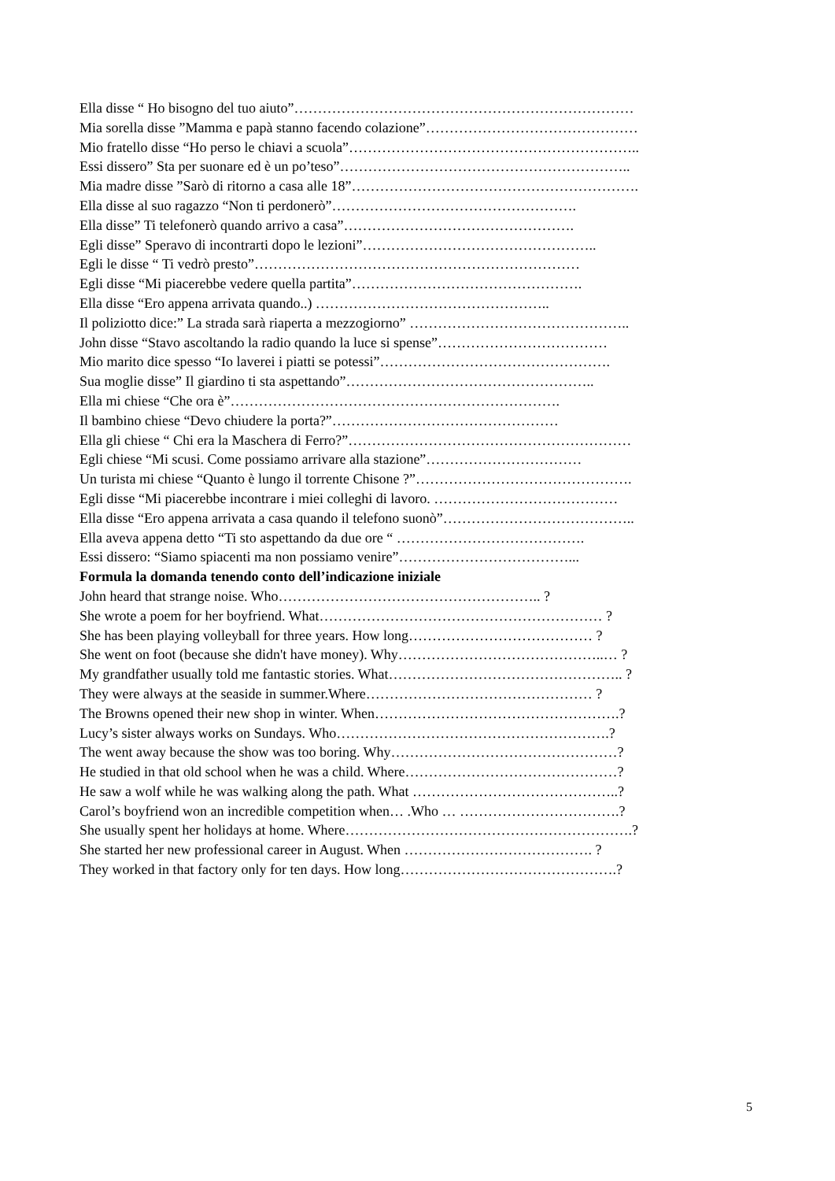Ella disse “ Ho bisogno del tuo aiuto”………………………………………………………………
Mia sorella disse ”Mamma e papà stanno facendo colazione”………………………………………
Mio fratello disse “Ho perso le chiavi a scuola”……………………………………………………..
Essi dissero” Sta per suonare ed è un po’teso”……………………………………………………..
Mia madre disse ”Sarò di ritorno a casa alle 18”…………………………………………………….
Ella disse al suo ragazzo “Non ti perdonerò”…………………………………………….
Ella disse” Ti telefonerò quando arrivo a casa”………………………………………….
Egli disse” Speravo di incontrarti dopo le lezioni”…………………………………………..
Egli le disse “ Ti vedrò presto”……………………………………………………………
Egli disse “Mi piacerebbe vedere quella partita”………………………………………….
Ella disse “Ero appena arrivata quando..) …………………………………………..
Il poliziotto dice:” La strada sarà riaperta a mezzogiorno” ………………………………………..
John disse “Stavo ascoltando la radio quando la luce si spense”………………………………
Mio marito dice spesso “Io laverei i piatti se potessi”………………………………………….
Sua moglie disse” Il giardino ti sta aspettando”……………………………………………..
Ella mi chiese “Che ora è”…………………………………………………………….
Il bambino chiese “Devo chiudere la porta?”…………………………………………
Ella gli chiese “ Chi era la Maschera di Ferro?”……………………………………………………
Egli chiese “Mi scusi. Come possiamo arrivare alla stazione”……………………………
Un turista mi chiese “Quanto è lungo il torrente Chisone ?”……………………………………….
Egli disse “Mi piacerebbe incontrare i miei colleghi di lavoro. …………………………………
Ella disse “Ero appena arrivata a casa quando il telefono suonò”…………………………………..
Ella aveva appena detto “Ti sto aspettando da due ore “ ………………………………….
Essi dissero: “Siamo spiacenti ma non possiamo venire”………………………………...
Formula la domanda tenendo conto dell’indicazione iniziale
John heard that strange noise. Who……………………………………………….. ?
She wrote a poem for her boyfriend. What…………………………………………………… ?
She has been playing volleyball for three years. How long………………………………… ?
She went on foot (because she didn't have money). Why……………………………………..… ?
My grandfather usually told me fantastic stories. What………………………………………….. ?
They were always at the seaside in summer.Where………………………………………… ?
The Browns opened their new shop in winter. When…………………………………………….?
Lucy’s sister always works on Sundays. Who………………………………………………….?
The went away because the show was too boring. Why…………………………………………?
He studied in that old school when he was a child. Where………………………………………?
He saw a wolf while he was walking along the path. What ……………………………………..?
Carol’s boyfriend won an incredible competition when… .Who … …………………………….?
She usually spent her holidays at home. Where…………………………………………………….?
She started her new professional career in August. When …………………………………. ?
They worked in that factory only for ten days. How long……………………………………….?
5